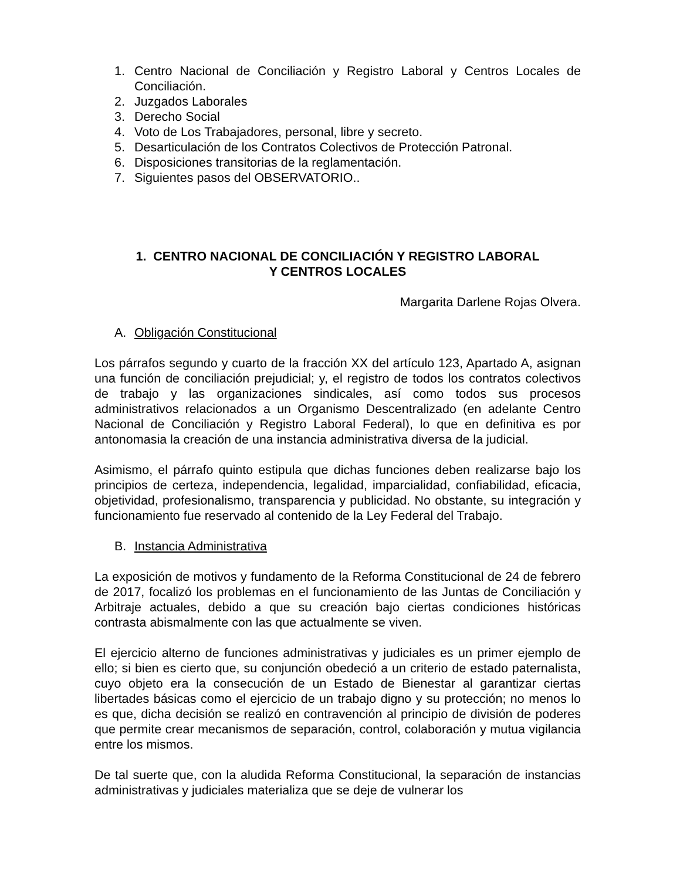1. Centro Nacional de Conciliación y Registro Laboral y Centros Locales de Conciliación.
2. Juzgados Laborales
3. Derecho Social
4. Voto de Los Trabajadores, personal, libre y secreto.
5. Desarticulación de los Contratos Colectivos de Protección Patronal.
6. Disposiciones transitorias de la reglamentación.
7. Siguientes pasos del OBSERVATORIO..
1. CENTRO NACIONAL DE CONCILIACIÓN Y REGISTRO LABORAL
Y CENTROS LOCALES
Margarita Darlene Rojas Olvera.
A. Obligación Constitucional
Los párrafos segundo y cuarto de la fracción XX del artículo 123, Apartado A, asignan una función de conciliación prejudicial; y, el registro de todos los contratos colectivos de trabajo y las organizaciones sindicales, así como todos sus procesos administrativos relacionados a un Organismo Descentralizado (en adelante Centro Nacional de Conciliación y Registro Laboral Federal), lo que en definitiva es por antonomasia la creación de una instancia administrativa diversa de la judicial.
Asimismo, el párrafo quinto estipula que dichas funciones deben realizarse bajo los principios de certeza, independencia, legalidad, imparcialidad, confiabilidad, eficacia, objetividad, profesionalismo, transparencia y publicidad. No obstante, su integración y funcionamiento fue reservado al contenido de la Ley Federal del Trabajo.
B. Instancia Administrativa
La exposición de motivos y fundamento de la Reforma Constitucional de 24 de febrero de 2017, focalizó los problemas en el funcionamiento de las Juntas de Conciliación y Arbitraje actuales, debido a que su creación bajo ciertas condiciones históricas contrasta abismalmente con las que actualmente se viven.
El ejercicio alterno de funciones administrativas y judiciales es un primer ejemplo de ello; si bien es cierto que, su conjunción obedeció a un criterio de estado paternalista, cuyo objeto era la consecución de un Estado de Bienestar al garantizar ciertas libertades básicas como el ejercicio de un trabajo digno y su protección; no menos lo es que, dicha decisión se realizó en contravención al principio de división de poderes que permite crear mecanismos de separación, control, colaboración y mutua vigilancia entre los mismos.
De tal suerte que, con la aludida Reforma Constitucional, la separación de instancias administrativas y judiciales materializa que se deje de vulnerar los